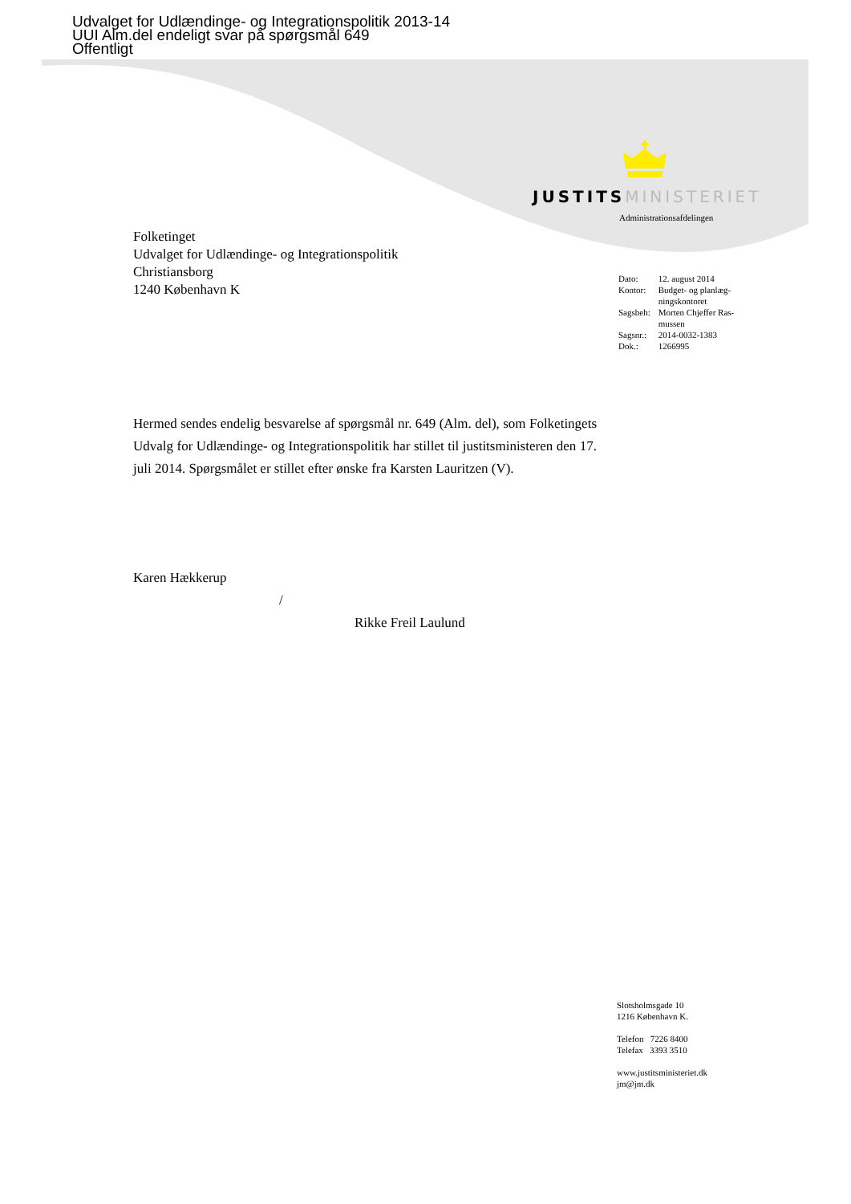Udvalget for Udlændinge- og Integrationspolitik 2013-14
UUI Alm.del endeligt svar på spørgsmål 649
Offentligt
JUSTITS MINISTERIET
Administrationsafdelingen
Folketinget
Udvalget for Udlændinge- og Integrationspolitik
Christiansborg
1240 København K
| Dato: | 12. august 2014 |
| Kontor: | Budget- og planlæg- ningskontoret |
| Sagsbeh: | Morten Chjeffer Ras- mussen |
| Sagsnr.: | 2014-0032-1383 |
| Dok.: | 1266995 |
Hermed sendes endelig besvarelse af spørgsmål nr. 649 (Alm. del), som Folketingets Udvalg for Udlændinge- og Integrationspolitik har stillet til justitsministeren den 17. juli 2014. Spørgsmålet er stillet efter ønske fra Karsten Lauritzen (V).
Karen Hækkerup
/
Rikke Freil Laulund
Slotsholmsgade 10
1216 København K.
Telefon 7226 8400
Telefax 3393 3510
www.justitsministeriet.dk
jm@jm.dk